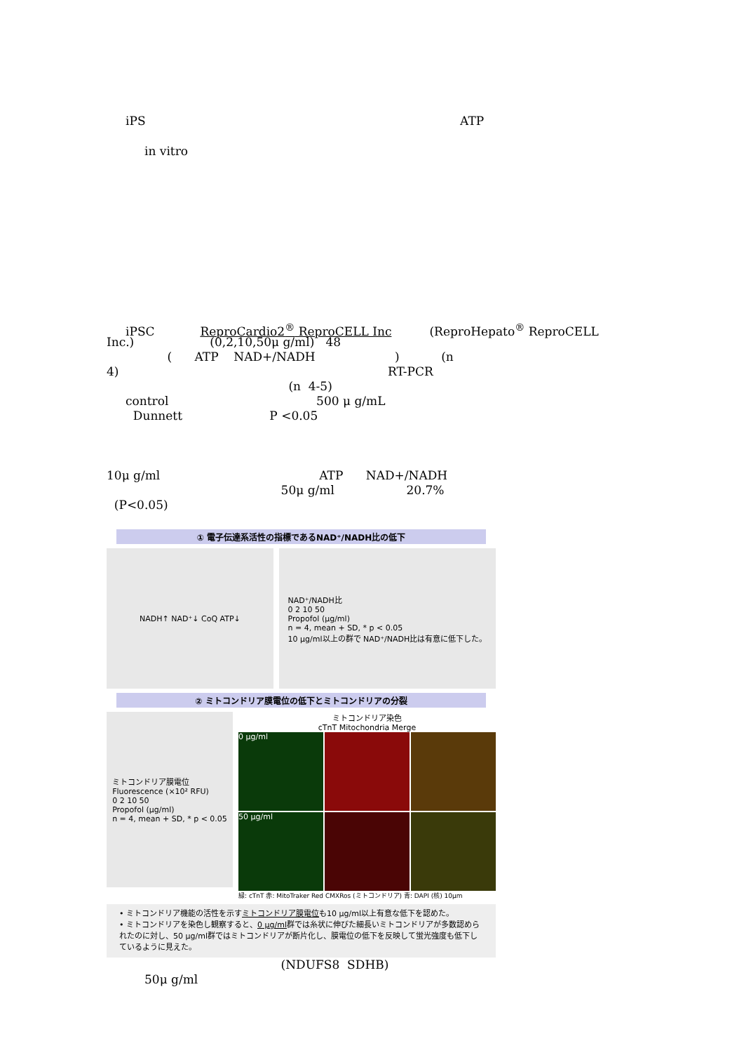iPS ATP
in vitro
iPSC ReproCardio2<sup>®</sup> ReproCELL Inc (ReproHepato<sup>®</sup> ReproCELL
Inc.) (0,2,10,50μ g/ml) 48
( ATP NAD+/NADH ) (n
4) RT-PCR
(n 4-5)
control 500 μ g/mL
Dunnett P <0.05
10μ g/ml ATP NAD+/NADH
50μ g/ml 20.7%
(P<0.05)
① 電子伝達系活性の指標であるNAD⁺/NADH比の低下
NADH↑ NAD⁺↓ CoQ ATP↓ NAD⁺/NADH比
0 2 10 50
Propofol (μg/ml)
n = 4, mean + SD, * p < 0.05
10 μg/ml以上の群で NAD⁺/NADH比は有意に低下した。
② ミトコンドリア膜電位の低下とミトコンドリアの分裂
ミトコンドリア膜電位
Fluorescence (×10² RFU)
0 2 10 50
Propofol (μg/ml)
n = 4, mean + SD, * p < 0.05
ミトコンドリア染色
cTnT Mitochondria Merge
0 μg/ml
50 μg/ml
緑: cTnT 赤: MitoTraker Red CMXRos (ミトコンドリア) 青: DAPI (核) 10μm
• ミトコンドリア機能の活性を示すミトコンドリア膜電位も10 μg/ml以上有意な低下を認めた。
• ミトコンドリアを染色し観察すると、0 μg/ml群では糸状に伸びた細長いミトコンドリアが多数認められたのに対し、50 μg/ml群ではミトコンドリアが断片化し、膜電位の低下を反映して蛍光強度も低下しているように見えた。
(NDUFS8 SDHB)
50μ g/ml